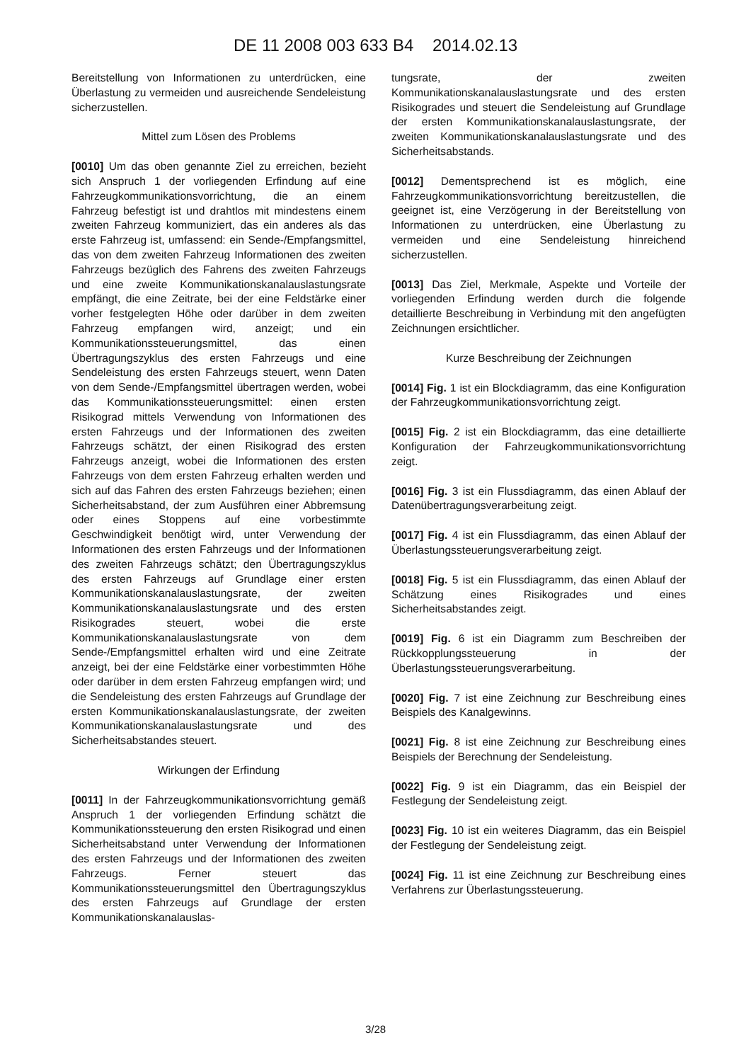DE 11 2008 003 633 B4 2014.02.13
Bereitstellung von Informationen zu unterdrücken, eine Überlastung zu vermeiden und ausreichende Sendeleistung sicherzustellen.
Mittel zum Lösen des Problems
[0010] Um das oben genannte Ziel zu erreichen, bezieht sich Anspruch 1 der vorliegenden Erfindung auf eine Fahrzeugkommunikationsvorrichtung, die an einem Fahrzeug befestigt ist und drahtlos mit mindestens einem zweiten Fahrzeug kommuniziert, das ein anderes als das erste Fahrzeug ist, umfassend: ein Sende-/Empfangsmittel, das von dem zweiten Fahrzeug Informationen des zweiten Fahrzeugs bezüglich des Fahrens des zweiten Fahrzeugs und eine zweite Kommunikationskanalauslastungsrate empfängt, die eine Zeitrate, bei der eine Feldstärke einer vorher festgelegten Höhe oder darüber in dem zweiten Fahrzeug empfangen wird, anzeigt; und ein Kommunikationssteuerungsmittel, das einen Übertragungszyklus des ersten Fahrzeugs und eine Sendeleistung des ersten Fahrzeugs steuert, wenn Daten von dem Sende-/Empfangsmittel übertragen werden, wobei das Kommunikationssteuerungsmittel: einen ersten Risikograd mittels Verwendung von Informationen des ersten Fahrzeugs und der Informationen des zweiten Fahrzeugs schätzt, der einen Risikograd des ersten Fahrzeugs anzeigt, wobei die Informationen des ersten Fahrzeugs von dem ersten Fahrzeug erhalten werden und sich auf das Fahren des ersten Fahrzeugs beziehen; einen Sicherheitsabstand, der zum Ausführen einer Abbremsung oder eines Stoppens auf eine vorbestimmte Geschwindigkeit benötigt wird, unter Verwendung der Informationen des ersten Fahrzeugs und der Informationen des zweiten Fahrzeugs schätzt; den Übertragungszyklus des ersten Fahrzeugs auf Grundlage einer ersten Kommunikationskanalauslastungsrate, der zweiten Kommunikationskanalauslastungsrate und des ersten Risikogrades steuert, wobei die erste Kommunikationskanalauslastungsrate von dem Sende-/Empfangsmittel erhalten wird und eine Zeitrate anzeigt, bei der eine Feldstärke einer vorbestimmten Höhe oder darüber in dem ersten Fahrzeug empfangen wird; und die Sendeleistung des ersten Fahrzeugs auf Grundlage der ersten Kommunikationskanalauslastungsrate, der zweiten Kommunikationskanalauslastungsrate und des Sicherheitsabstandes steuert.
Wirkungen der Erfindung
[0011] In der Fahrzeugkommunikationsvorrichtung gemäß Anspruch 1 der vorliegenden Erfindung schätzt die Kommunikationssteuerung den ersten Risikograd und einen Sicherheitsabstand unter Verwendung der Informationen des ersten Fahrzeugs und der Informationen des zweiten Fahrzeugs. Ferner steuert das Kommunikationssteuerungsmittel den Übertragungszyklus des ersten Fahrzeugs auf Grundlage der ersten Kommunikationskanalauslas-
tungsrate, der zweiten Kommunikationskanalauslastungsrate und des ersten Risikogrades und steuert die Sendeleistung auf Grundlage der ersten Kommunikationskanalauslastungsrate, der zweiten Kommunikationskanalauslastungsrate und des Sicherheitsabstands.
[0012] Dementsprechend ist es möglich, eine Fahrzeugkommunikationsvorrichtung bereitzustellen, die geeignet ist, eine Verzögerung in der Bereitstellung von Informationen zu unterdrücken, eine Überlastung zu vermeiden und eine Sendeleistung hinreichend sicherzustellen.
[0013] Das Ziel, Merkmale, Aspekte und Vorteile der vorliegenden Erfindung werden durch die folgende detaillierte Beschreibung in Verbindung mit den angefügten Zeichnungen ersichtlicher.
Kurze Beschreibung der Zeichnungen
[0014] Fig. 1 ist ein Blockdiagramm, das eine Konfiguration der Fahrzeugkommunikationsvorrichtung zeigt.
[0015] Fig. 2 ist ein Blockdiagramm, das eine detaillierte Konfiguration der Fahrzeugkommunikationsvorrichtung zeigt.
[0016] Fig. 3 ist ein Flussdiagramm, das einen Ablauf der Datenübertragungsverarbeitung zeigt.
[0017] Fig. 4 ist ein Flussdiagramm, das einen Ablauf der Überlastungssteuerungsverarbeitung zeigt.
[0018] Fig. 5 ist ein Flussdiagramm, das einen Ablauf der Schätzung eines Risikogrades und eines Sicherheitsabstandes zeigt.
[0019] Fig. 6 ist ein Diagramm zum Beschreiben der Rückkopplungssteuerung in der Überlastungssteuerungsverarbeitung.
[0020] Fig. 7 ist eine Zeichnung zur Beschreibung eines Beispiels des Kanalgewinns.
[0021] Fig. 8 ist eine Zeichnung zur Beschreibung eines Beispiels der Berechnung der Sendeleistung.
[0022] Fig. 9 ist ein Diagramm, das ein Beispiel der Festlegung der Sendeleistung zeigt.
[0023] Fig. 10 ist ein weiteres Diagramm, das ein Beispiel der Festlegung der Sendeleistung zeigt.
[0024] Fig. 11 ist eine Zeichnung zur Beschreibung eines Verfahrens zur Überlastungssteuerung.
3/28